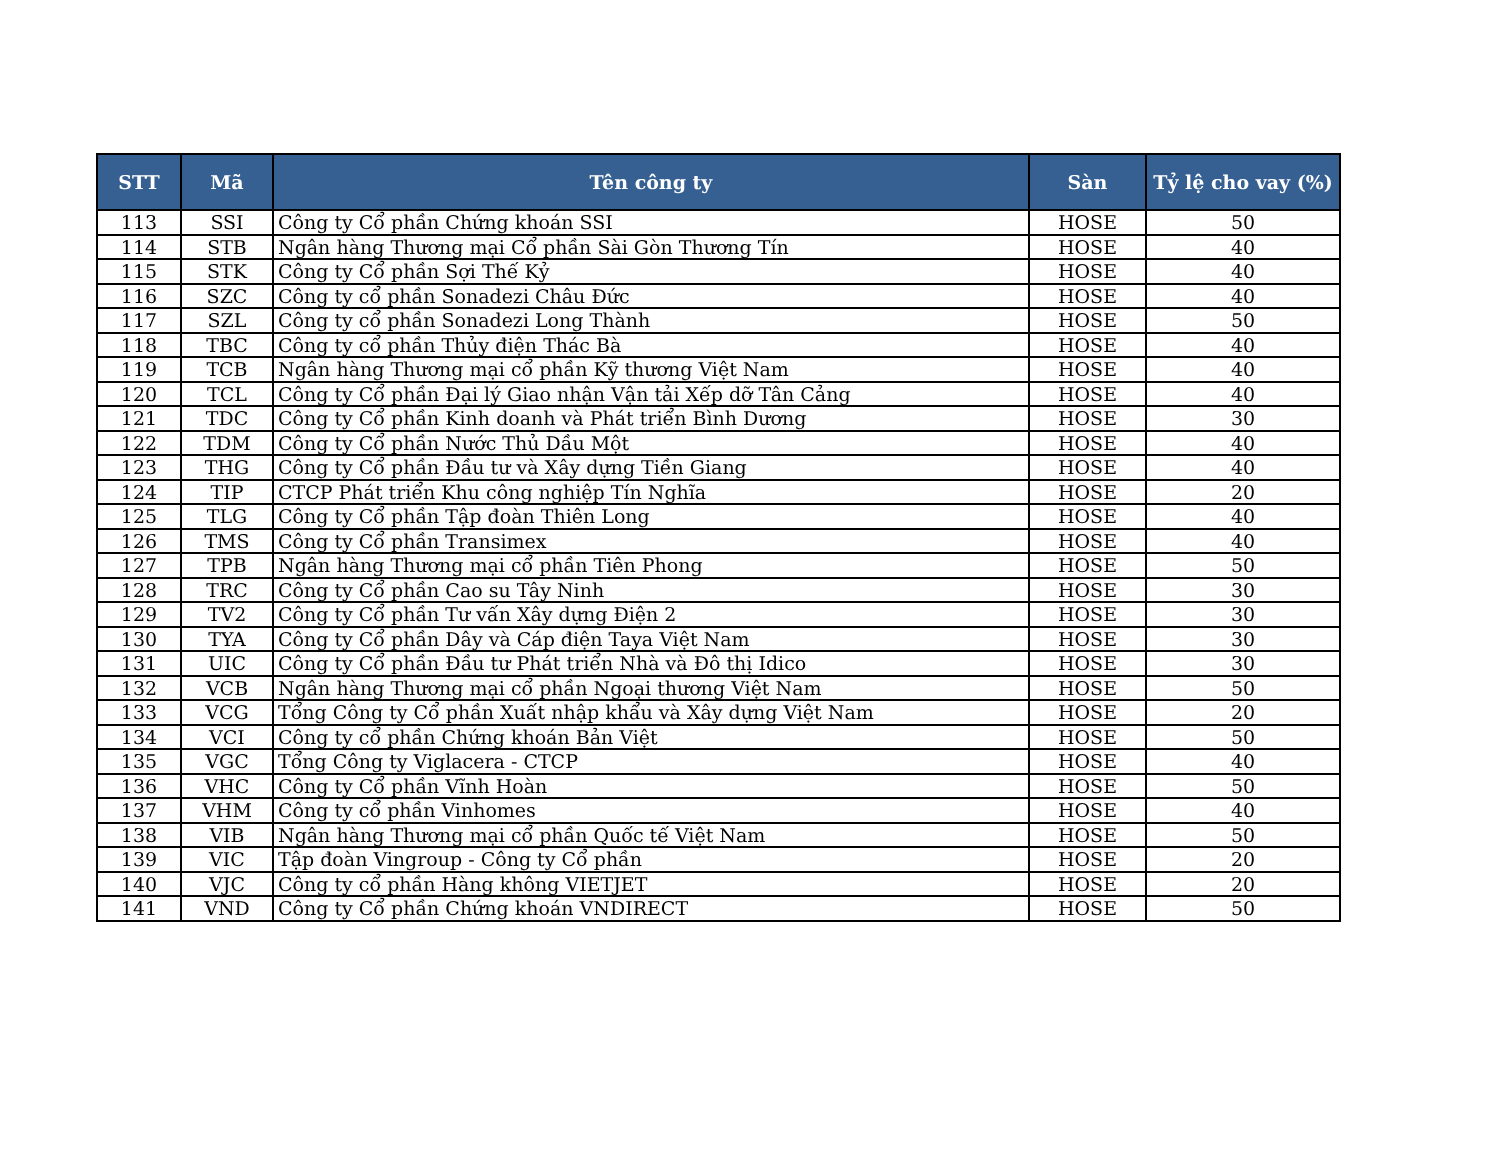| STT | Mã | Tên công ty | Sàn | Tỷ lệ cho vay (%) |
| --- | --- | --- | --- | --- |
| 113 | SSI | Công ty Cổ phần Chứng khoán SSI | HOSE | 50 |
| 114 | STB | Ngân hàng Thương mại Cổ phần Sài Gòn Thương Tín | HOSE | 40 |
| 115 | STK | Công ty Cổ phần Sợi Thế Kỷ | HOSE | 40 |
| 116 | SZC | Công ty cổ phần Sonadezi Châu Đức | HOSE | 40 |
| 117 | SZL | Công ty cổ phần Sonadezi Long Thành | HOSE | 50 |
| 118 | TBC | Công ty cổ phần Thủy điện Thác Bà | HOSE | 40 |
| 119 | TCB | Ngân hàng Thương mại cổ phần Kỹ thương Việt Nam | HOSE | 40 |
| 120 | TCL | Công ty Cổ phần Đại lý Giao nhận Vận tải Xếp dỡ Tân Cảng | HOSE | 40 |
| 121 | TDC | Công ty Cổ phần Kinh doanh và Phát triển Bình Dương | HOSE | 30 |
| 122 | TDM | Công ty Cổ phần Nước Thủ Dầu Một | HOSE | 40 |
| 123 | THG | Công ty Cổ phần Đầu tư và Xây dựng Tiền Giang | HOSE | 40 |
| 124 | TIP | CTCP Phát triển Khu công nghiệp Tín Nghĩa | HOSE | 20 |
| 125 | TLG | Công ty Cổ phần Tập đoàn Thiên Long | HOSE | 40 |
| 126 | TMS | Công ty Cổ phần Transimex | HOSE | 40 |
| 127 | TPB | Ngân hàng Thương mại cổ phần Tiên Phong | HOSE | 50 |
| 128 | TRC | Công ty Cổ phần Cao su Tây Ninh | HOSE | 30 |
| 129 | TV2 | Công ty Cổ phần Tư vấn Xây dựng Điện 2 | HOSE | 30 |
| 130 | TYA | Công ty Cổ phần Dây và Cáp điện Taya Việt Nam | HOSE | 30 |
| 131 | UIC | Công ty Cổ phần Đầu tư Phát triển Nhà và Đô thị Idico | HOSE | 30 |
| 132 | VCB | Ngân hàng Thương mại cổ phần Ngoại thương Việt Nam | HOSE | 50 |
| 133 | VCG | Tổng Công ty Cổ phần Xuất nhập khẩu và Xây dựng Việt Nam | HOSE | 20 |
| 134 | VCI | Công ty cổ phần Chứng khoán Bản Việt | HOSE | 50 |
| 135 | VGC | Tổng Công ty Viglacera - CTCP | HOSE | 40 |
| 136 | VHC | Công ty Cổ phần Vĩnh Hoàn | HOSE | 50 |
| 137 | VHM | Công ty cổ phần Vinhomes | HOSE | 40 |
| 138 | VIB | Ngân hàng Thương mại cổ phần Quốc tế Việt Nam | HOSE | 50 |
| 139 | VIC | Tập đoàn Vingroup - Công ty Cổ phần | HOSE | 20 |
| 140 | VJC | Công ty cổ phần Hàng không VIETJET | HOSE | 20 |
| 141 | VND | Công ty Cổ phần Chứng khoán VNDIRECT | HOSE | 50 |